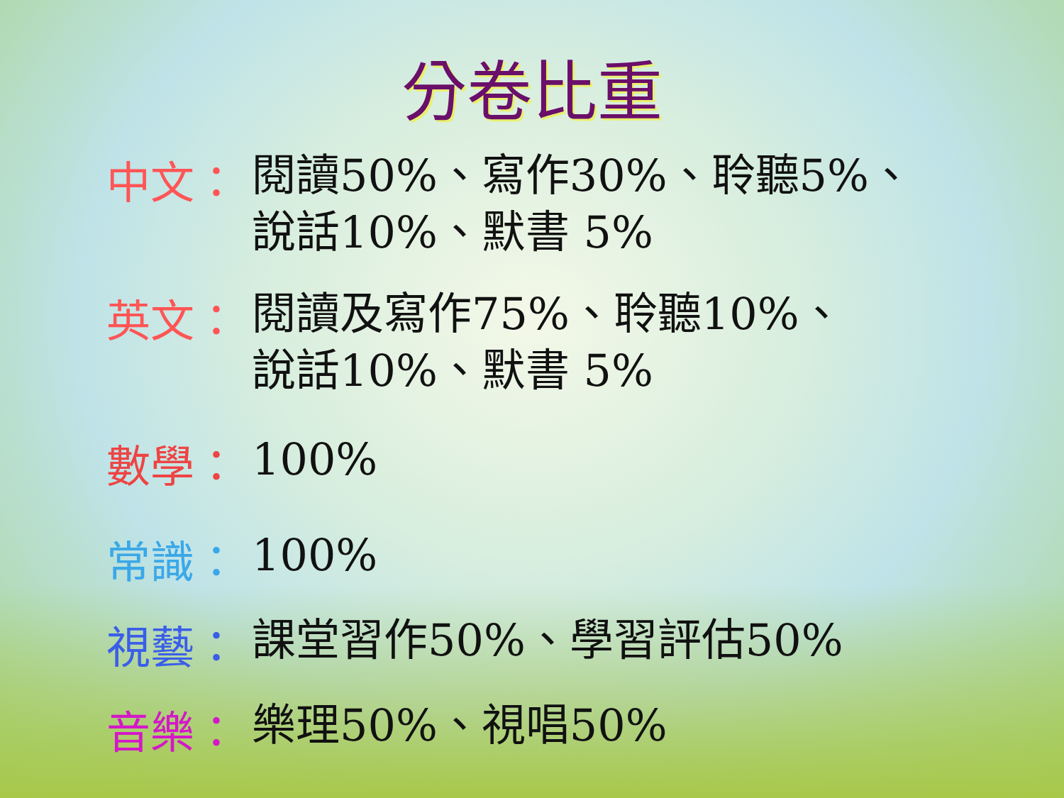分卷比重
中文：
閱讀50%、寫作30%、聆聽5%、
說話10%、默書 5%
英文：
閱讀及寫作75%、聆聽10%、
說話10%、默書 5%
數學：
100%
常識：
100%
視藝：
課堂習作50%、學習評估50%
音樂：
樂理50%、視唱50%